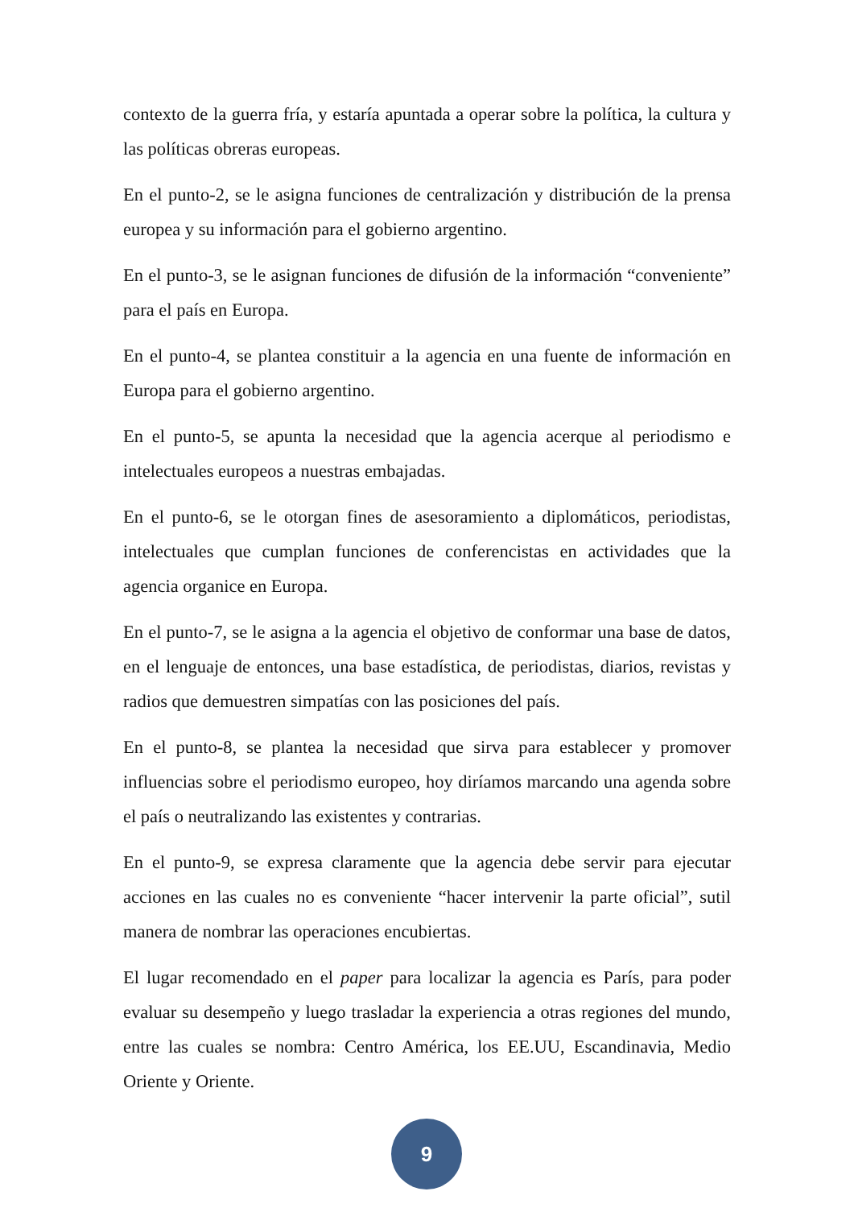contexto de la guerra fría, y estaría apuntada a operar sobre la política, la cultura y las políticas obreras europeas.
En el punto-2, se le asigna funciones de centralización y distribución de la prensa europea y su información para el gobierno argentino.
En el punto-3, se le asignan funciones de difusión de la información “conveniente” para el país en Europa.
En el punto-4, se plantea constituir a la agencia en una fuente de información en Europa para el gobierno argentino.
En el punto-5, se apunta la necesidad que la agencia acerque al periodismo e intelectuales europeos a nuestras embajadas.
En el punto-6, se le otorgan fines de asesoramiento a diplomáticos, periodistas, intelectuales que cumplan funciones de conferencistas en actividades que la agencia organice en Europa.
En el punto-7, se le asigna a la agencia el objetivo de conformar una base de datos, en el lenguaje de entonces, una base estadística, de periodistas, diarios, revistas y radios que demuestren simpatías con las posiciones del país.
En el punto-8, se plantea la necesidad que sirva para establecer y promover influencias sobre el periodismo europeo, hoy diríamos marcando una agenda sobre el país o neutralizando las existentes y contrarias.
En el punto-9, se expresa claramente que la agencia debe servir para ejecutar acciones en las cuales no es conveniente “hacer intervenir la parte oficial”, sutil manera de nombrar las operaciones encubiertas.
El lugar recomendado en el paper para localizar la agencia es París, para poder evaluar su desempeño y luego trasladar la experiencia a otras regiones del mundo, entre las cuales se nombra: Centro América, los EE.UU, Escandinavia, Medio Oriente y Oriente.
9